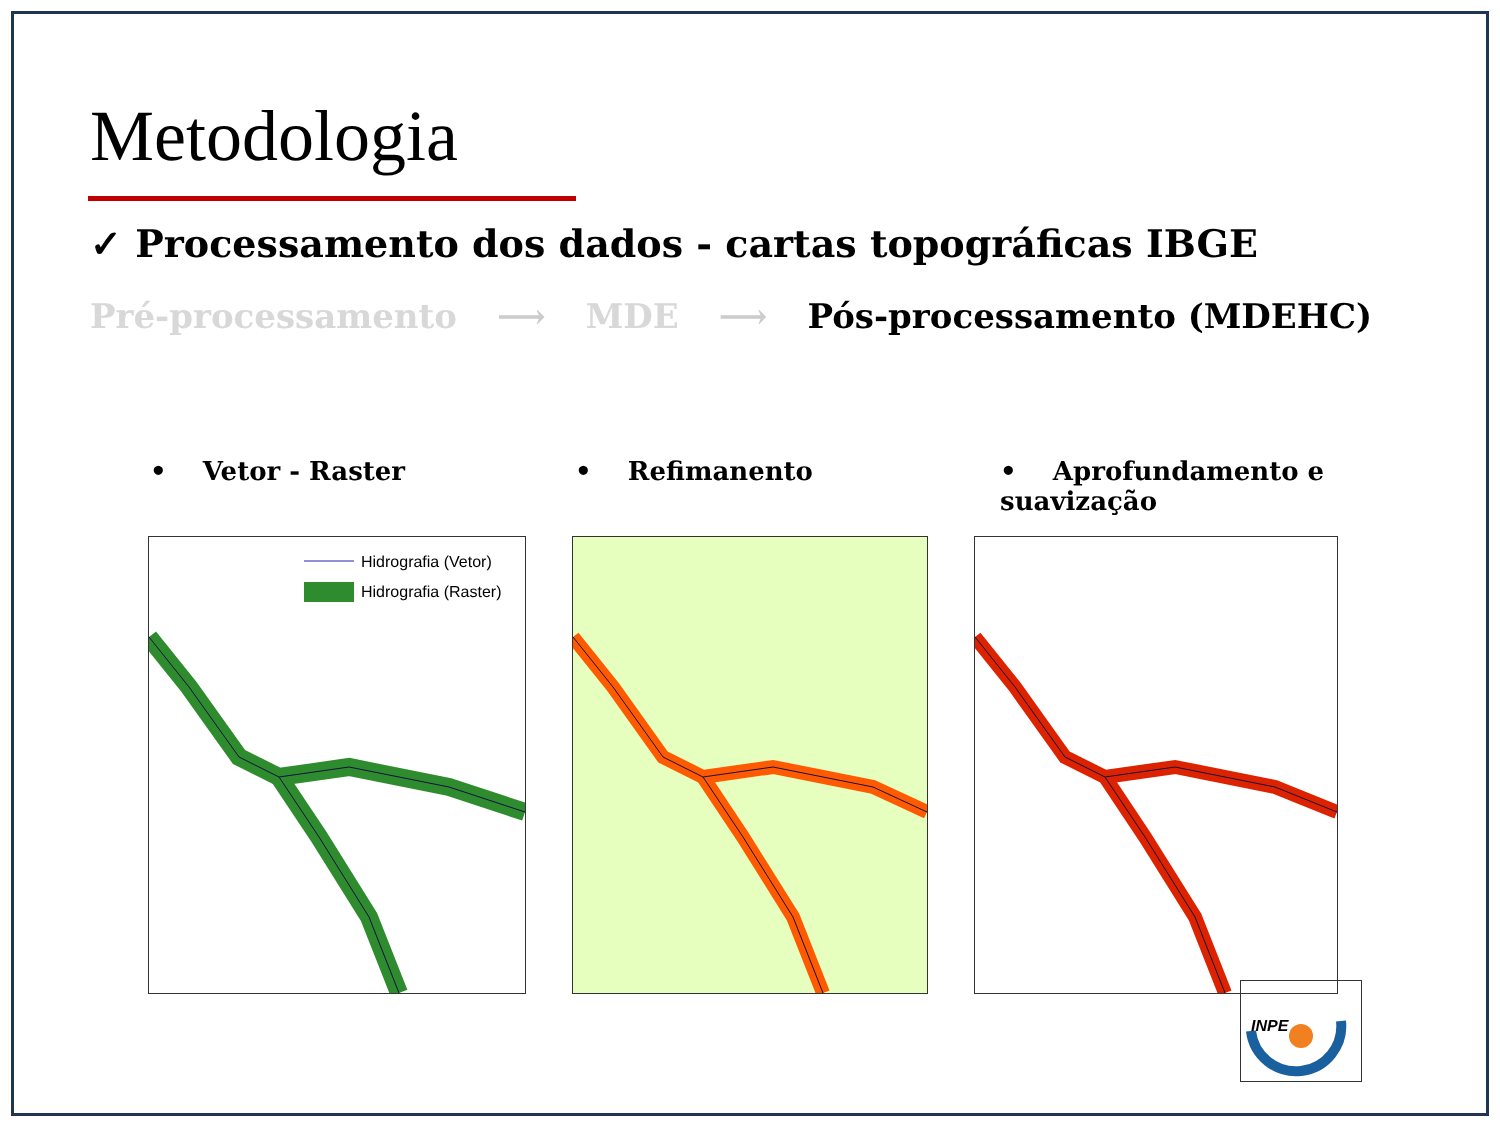Metodologia
✓ Processamento dos dados - cartas topográficas IBGE
Pré-processamento ⟶ MDE ⟶ Pós-processamento (MDEHC)
• Vetor - Raster • Refimanento • Aprofundamento e suavização
Hidrografia (Vetor)
Hidrografia (Raster)
INPE